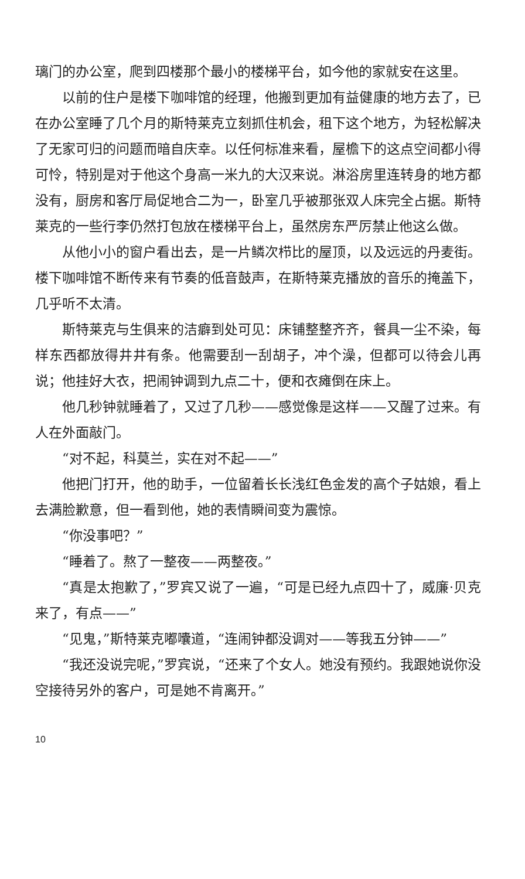璃门的办公室，爬到四楼那个最小的楼梯平台，如今他的家就安在这里。
以前的住户是楼下咖啡馆的经理，他搬到更加有益健康的地方去了，已在办公室睡了几个月的斯特莱克立刻抓住机会，租下这个地方，为轻松解决了无家可归的问题而暗自庆幸。以任何标准来看，屋檐下的这点空间都小得可怜，特别是对于他这个身高一米九的大汉来说。淋浴房里连转身的地方都没有，厨房和客厅局促地合二为一，卧室几乎被那张双人床完全占据。斯特莱克的一些行李仍然打包放在楼梯平台上，虽然房东严厉禁止他这么做。
从他小小的窗户看出去，是一片鳞次栉比的屋顶，以及远远的丹麦街。楼下咖啡馆不断传来有节奏的低音鼓声，在斯特莱克播放的音乐的掩盖下，几乎听不太清。
斯特莱克与生俱来的洁癖到处可见：床铺整整齐齐，餐具一尘不染，每样东西都放得井井有条。他需要刮一刮胡子，冲个澡，但都可以待会儿再说；他挂好大衣，把闹钟调到九点二十，便和衣瘫倒在床上。
他几秒钟就睡着了，又过了几秒——感觉像是这样——又醒了过来。有人在外面敲门。
“对不起，科莫兰，实在对不起——”
他把门打开，他的助手，一位留着长长浅红色金发的高个子姑娘，看上去满脸歉意，但一看到他，她的表情瞬间变为震惊。
“你没事吧？”
“睡着了。熬了一整夜——两整夜。”
“真是太抱歉了，”罗宾又说了一遍，“可是已经九点四十了，威廉·贝克来了，有点——”
“见鬼，”斯特莱克嘟囔道，“连闹钟都没调对——等我五分钟——”
“我还没说完呢，”罗宾说，“还来了个女人。她没有预约。我跟她说你没空接待另外的客户，可是她不肯离开。”
10